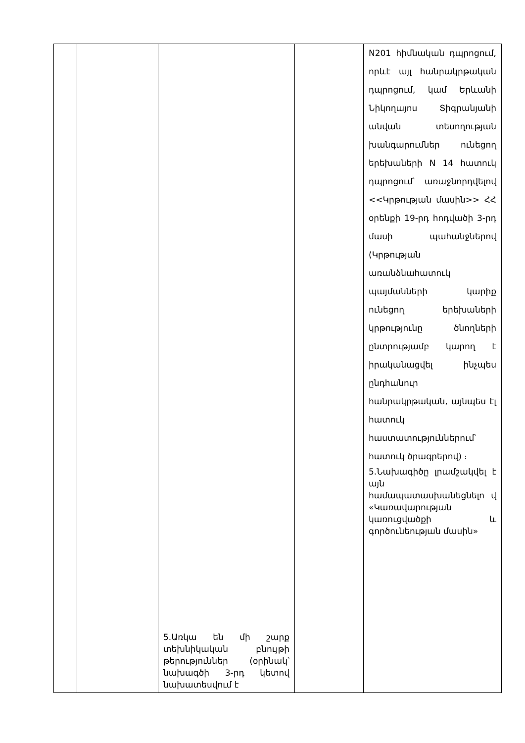| | | 5.Առկա են մի շարք տեխնիկական բնույթի թերություններ (օրինակ՝ նախագծի 3-րդ կետով նախատեսվում է | | N201 հիմնական դպրոցում, որևէ այլ հանրակրթական դպրոցում, կամ Երևանի Նիկողայոս Տիգրանյանի անվան տեսողության խանգարումներ ունեցող երեխաների N 14 հատուկ դպրոցում՝ առաջնորդվելով <<Կրթության մասին>> ՀՀ օրենքի 19-րդ հոդվածի 3-րդ մասի պահանջներով (Կրթության առանձնահատուկ պայմանների կարիք ունեցող երեխաների կրթությունը ծնողների ընտրությամբ կարող է իրականացվել ինչպես ընդհանուր հանրակրթական, այնպես էլ հատուկ հաստատություններում՝ հատուկ ծրագրերով) ։ 5.Նախագիծը լրամշակվել է այն համապատասխանեցնելո վ «Կառավարության կառուցվածքի և գործունեության մասին» |